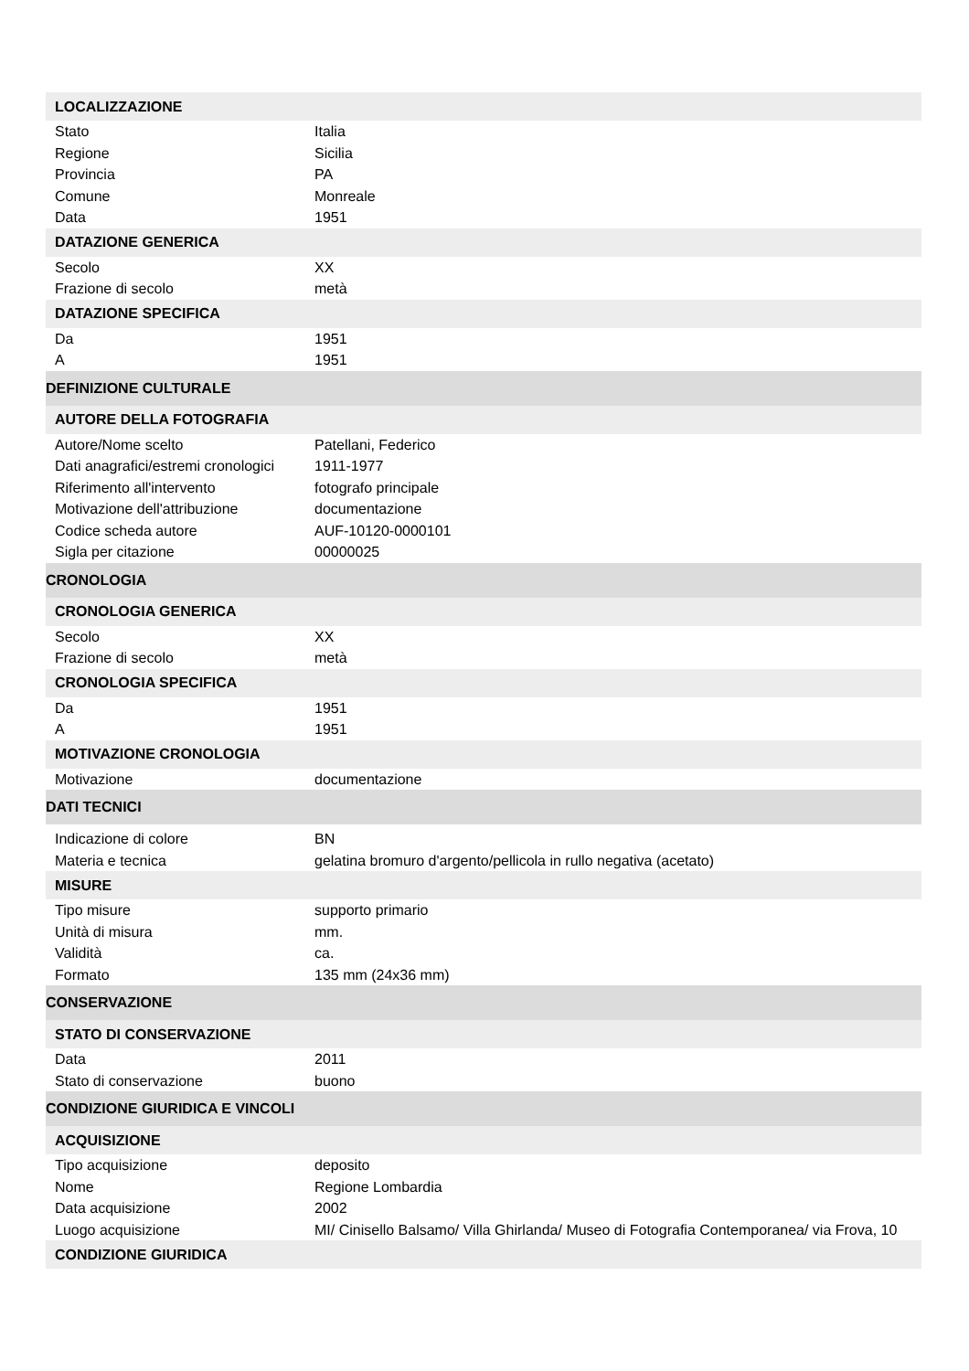| LOCALIZZAZIONE | |
| --- | --- |
| Stato | Italia |
| Regione | Sicilia |
| Provincia | PA |
| Comune | Monreale |
| Data | 1951 |
| DATAZIONE GENERICA | |
| Secolo | XX |
| Frazione di secolo | metà |
| DATAZIONE SPECIFICA | |
| Da | 1951 |
| A | 1951 |
| DEFINIZIONE CULTURALE | |
| AUTORE DELLA FOTOGRAFIA | |
| Autore/Nome scelto | Patellani, Federico |
| Dati anagrafici/estremi cronologici | 1911-1977 |
| Riferimento all'intervento | fotografo principale |
| Motivazione dell'attribuzione | documentazione |
| Codice scheda autore | AUF-10120-0000101 |
| Sigla per citazione | 00000025 |
| CRONOLOGIA | |
| CRONOLOGIA GENERICA | |
| Secolo | XX |
| Frazione di secolo | metà |
| CRONOLOGIA SPECIFICA | |
| Da | 1951 |
| A | 1951 |
| MOTIVAZIONE CRONOLOGIA | |
| Motivazione | documentazione |
| DATI TECNICI | |
| Indicazione di colore | BN |
| Materia e tecnica | gelatina bromuro d'argento/pellicola in rullo negativa (acetato) |
| MISURE | |
| Tipo misure | supporto primario |
| Unità di misura | mm. |
| Validità | ca. |
| Formato | 135 mm (24x36 mm) |
| CONSERVAZIONE | |
| STATO DI CONSERVAZIONE | |
| Data | 2011 |
| Stato di conservazione | buono |
| CONDIZIONE GIURIDICA E VINCOLI | |
| ACQUISIZIONE | |
| Tipo acquisizione | deposito |
| Nome | Regione Lombardia |
| Data acquisizione | 2002 |
| Luogo acquisizione | MI/ Cinisello Balsamo/ Villa Ghirlanda/ Museo di Fotografia Contemporanea/ via Frova, 10 |
| CONDIZIONE GIURIDICA | |